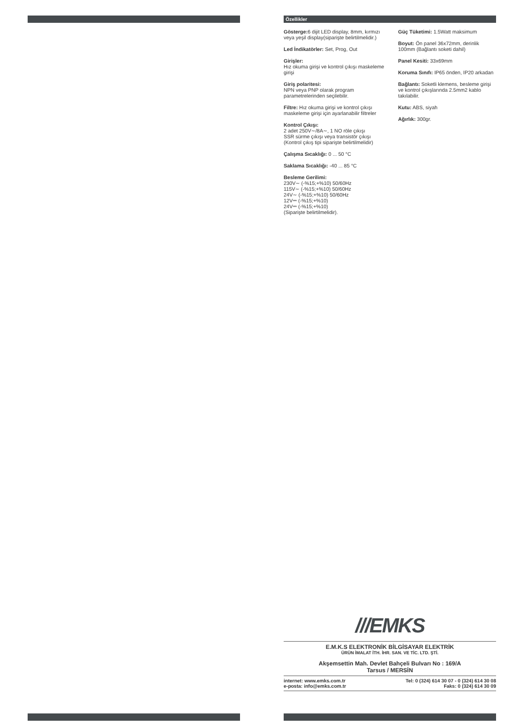Özellikler
Gösterge: 6 dijit LED display, 8mm, kırmızı veya yeşil display(siparişte belirtilmelidir.)
Led İndikatörler: Set, Prog, Out
Girişler:
Hız okuma girişi ve kontrol çıkışı maskeleme girişi
Giriş polaritesi:
NPN veya PNP olarak program parametrelerinden seçilebilir.
Filtre: Hız okuma girişi ve kontrol çıkışı maskeleme girişi için ayarlanabilir filtreler
Kontrol Çıkışı:
2 adet 250V∼/8A∼, 1 NO röle çıkışı
SSR sürme çıkışı veya transistör çıkışı
(Kontrol çıkış tipi siparişte belirtilmelidir)
Çalışma Sıcaklığı: 0 ... 50 °C
Saklama Sıcaklığı: -40 ... 85 °C
Besleme Gerilimi:
230V∼ (-%15;+%10) 50/60Hz
115V∼ (-%15;+%10) 50/60Hz
24V∼ (-%15;+%10) 50/60Hz
12V⎓ (-%15;+%10)
24V⎓ (-%15;+%10)
(Siparişte belirtilmelidir).
Güç Tüketimi: 1.5Watt maksimum
Boyut: Ön panel 36x72mm, derinlik 100mm (Bağlantı soketi dahil)
Panel Kesiti: 33x69mm
Koruma Sınıfı: IP65 önden, IP20 arkadan
Bağlantı: Soketli klemens, besleme girişi ve kontrol çıkışlarında 2.5mm2 kablo takılabilir.
Kutu: ABS, siyah
Ağırlık: 300gr.
///EMKS
E.M.K.S ELEKTRONİK BİLGİSAYAR ELEKTRİK
ÜRÜN İMALAT İTH. İHR. SAN. VE TİC. LTD. ŞTİ.
Akşemsettin Mah. Devlet Bahçeli Bulvarı No : 169/A
Tarsus / MERSİN
internet: www.emks.com.tr
e-posta: info@emks.com.tr
Tel: 0 (324) 614 30 07 - 0 (324) 614 30 08
Faks: 0 (324) 614 30 09